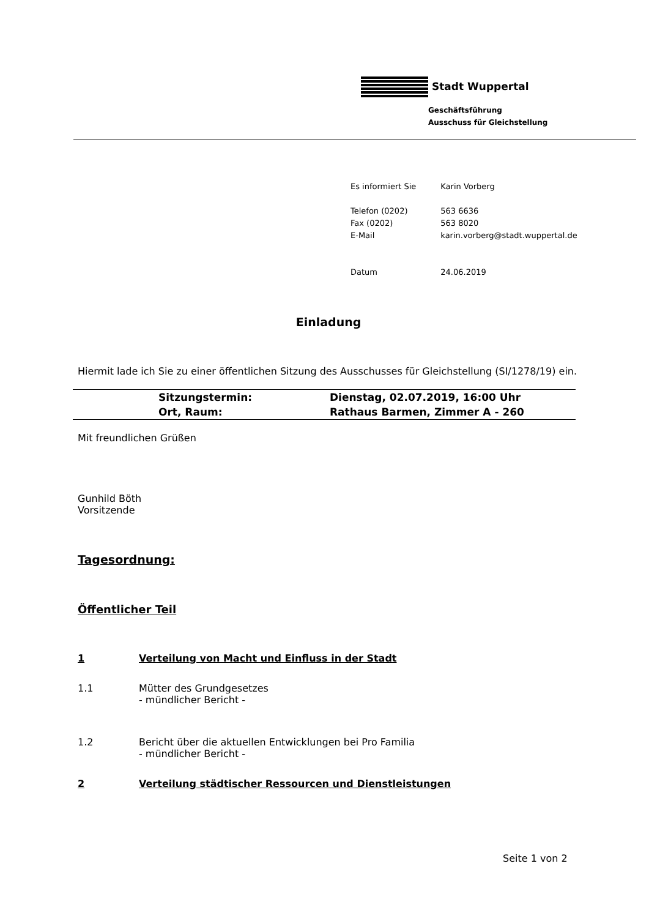Stadt Wuppertal
Geschäftsführung
Ausschuss für Gleichstellung
| Es informiert Sie | Karin Vorberg |
| Telefon (0202) | 563 6636 |
| Fax (0202) | 563 8020 |
| E-Mail | karin.vorberg@stadt.wuppertal.de |
| Datum | 24.06.2019 |
Einladung
Hiermit lade ich Sie zu einer öffentlichen Sitzung des Ausschusses für Gleichstellung (SI/1278/19) ein.
| | Sitzungstermin: | Dienstag, 02.07.2019, 16:00 Uhr |
| | Ort, Raum: | Rathaus Barmen, Zimmer A - 260 |
Mit freundlichen Grüßen
Gunhild Böth
Vorsitzende
Tagesordnung:
Öffentlicher Teil
1 Verteilung von Macht und Einfluss in der Stadt
1.1 Mütter des Grundgesetzes
- mündlicher Bericht -
1.2 Bericht über die aktuellen Entwicklungen bei Pro Familia
- mündlicher Bericht -
2 Verteilung städtischer Ressourcen und Dienstleistungen
Seite 1 von 2